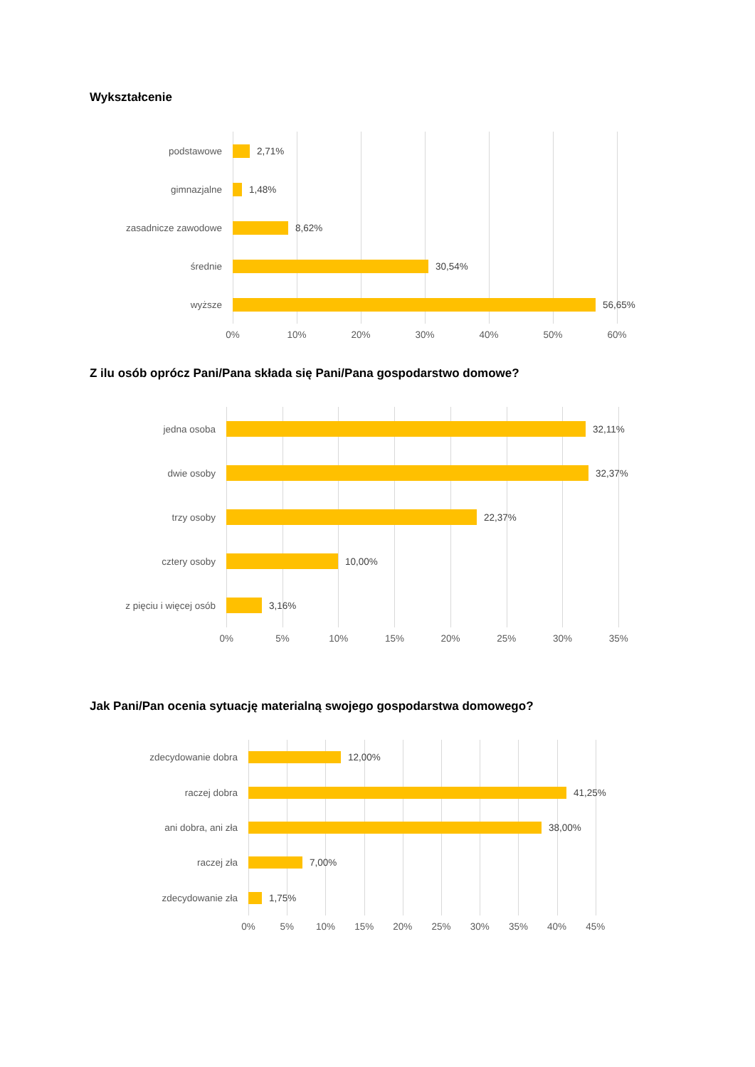Wykształcenie
podstawowe 2,71%
gimnazjalne 1,48%
zasadnicze zawodowe 8,62%
średnie 30,54%
wyższe 56,65%
0% 10% 20% 30% 40% 50% 60%
Z ilu osób oprócz Pani/Pana składa się Pani/Pana gospodarstwo domowe?
jedna osoba 32,11%
dwie osoby 32,37%
trzy osoby 22,37%
cztery osoby 10,00%
z pięciu i więcej osób 3,16%
0% 5% 10% 15% 20% 25% 30% 35%
Jak Pani/Pan ocenia sytuację materialną swojego gospodarstwa domowego?
zdecydowanie dobra 12,00%
raczej dobra 41,25%
ani dobra, ani zła 38,00%
raczej zła 7,00%
zdecydowanie zła 1,75%
0% 5% 10% 15% 20% 25% 30% 35% 40% 45%